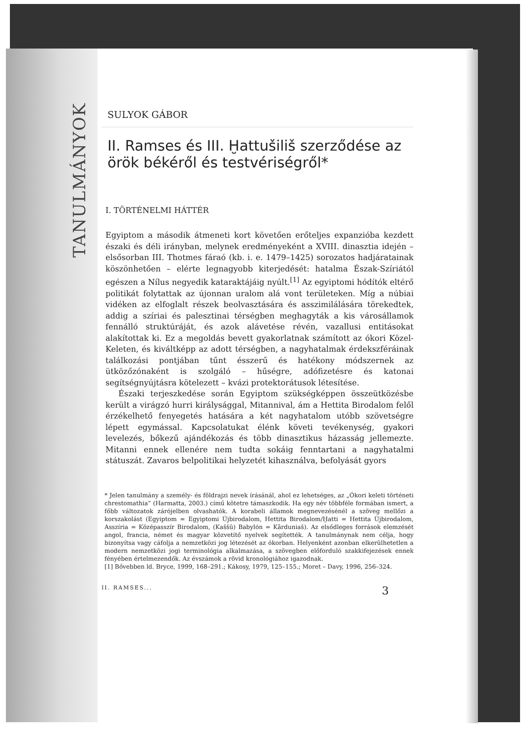TANULMÁNYOK
SULYOK GÁBOR
II. Ramses és III. Ḫattušiliš szerződése az örök békéről és testvériségről*
I. TÖRTÉNELMI HÁTTÉR
Egyiptom a második átmeneti kort követően erőteljes expanzióba kezdett északi és déli irányban, melynek eredményeként a XVIII. dinasztia idején – elsősorban III. Thotmes fáraó (kb. i. e. 1479–1425) sorozatos hadjáratainak köszönhetően – elérte legnagyobb kiterjedését: hatalma Észak-Szíriától egészen a Nílus negyedik kataraktájáig nyúlt.<sup>[1]</sup> Az egyiptomi hódítók eltérő politikát folytattak az újonnan uralom alá vont területeken. Míg a núbiai vidéken az elfoglalt részek beolvasztására és asszimilálására törekedtek, addig a szíriai és palesztinai térségben meghagyták a kis városállamok fennálló struktúráját, és azok alávetése révén, vazallusi entitásokat alakítottak ki. Ez a megoldás bevett gyakorlatnak számított az ókori Közel-Keleten, és kiváltképp az adott térségben, a nagyhatalmak érdekszféráinak találkozási pontjában tűnt ésszerű és hatékony módszernek az ütközőzónaként is szolgáló – hűségre, adófizetésre és katonai segítségnyújtásra kötelezett – kvázi protektorátusok létesítése.
Északi terjeszkedése során Egyiptom szükségképpen összeütközésbe került a virágzó hurri királysággal, Mitannival, ám a Hettita Birodalom felől érzékelhető fenyegetés hatására a két nagyhatalom utóbb szövetségre lépett egymással. Kapcsolatukat élénk követi tevékenység, gyakori levelezés, bőkezű ajándékozás és több dinasztikus házasság jellemezte. Mitanni ennek ellenére nem tudta sokáig fenntartani a nagyhatalmi státuszát. Zavaros belpolitikai helyzetét kihasználva, befolyását gyors
* Jelen tanulmány a személy- és földrajzi nevek írásánál, ahol ez lehetséges, az „Ókori keleti történeti chrestomathia” (Harmatta, 2003.) című kötetre támaszkodik. Ha egy név többféle formában ismert, a főbb változatok zárójelben olvashatók. A korabeli államok megnevezésénél a szöveg mellőzi a korszakolást (Egyiptom = Egyiptomi Újbirodalom, Hettita Birodalom/Ḫatti = Hettita Újbirodalom, Asszíria = Középasszír Birodalom, (Kaššû) Babylón = Kārduniaš). Az elsődleges források elemzését angol, francia, német és magyar közvetítő nyelvek segítették. A tanulmánynak nem célja, hogy bizonyítsa vagy cáfolja a nemzetközi jog létezését az ókorban. Helyenként azonban elkerülhetetlen a modern nemzetközi jogi terminológia alkalmazása, a szövegben előforduló szakkifejezések ennek fényében értelmezendők. Az évszámok a rövid kronológiához igazodnak.
[1] Bővebben ld. Bryce, 1999, 168–291.; Kákosy, 1979, 125–155.; Moret – Davy, 1996, 256–324.
II. RAMSES... 3